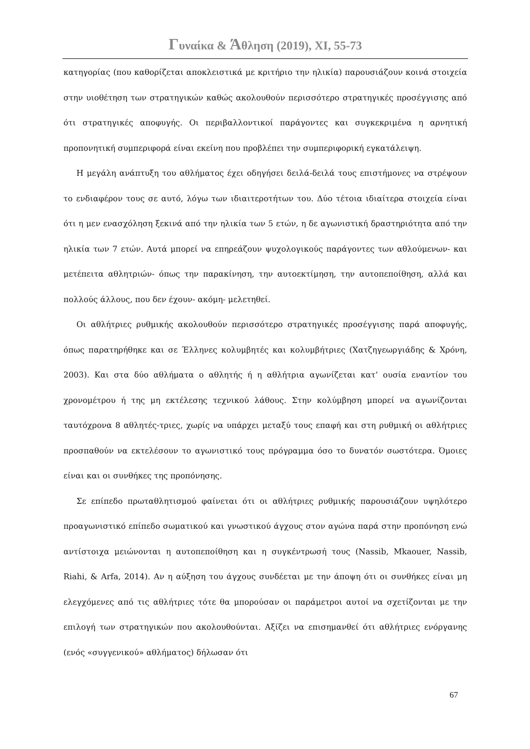Γυναίκα & Άθληση (2019), XI, 55-73
κατηγορίας (που καθορίζεται αποκλειστικά με κριτήριο την ηλικία) παρουσιάζουν κοινά στοιχεία στην υιοθέτηση των στρατηγικών καθώς ακολουθούν περισσότερο στρατηγικές προσέγγισης από ότι στρατηγικές αποφυγής. Οι περιβαλλοντικοί παράγοντες και συγκεκριμένα η αρνητική προπονητική συμπεριφορά είναι εκείνη που προβλέπει την συμπεριφορική εγκατάλειψη.
Η μεγάλη ανάπτυξη του αθλήματος έχει οδηγήσει δειλά-δειλά τους επιστήμονες να στρέψουν το ενδιαφέρον τους σε αυτό, λόγω των ιδιαιτεροτήτων του. Δύο τέτοια ιδιαίτερα στοιχεία είναι ότι η μεν ενασχόληση ξεκινά από την ηλικία των 5 ετών, η δε αγωνιστική δραστηριότητα από την ηλικία των 7 ετών. Αυτά μπορεί να επηρεάζουν ψυχολογικούς παράγοντες των αθλούμενων- και μετέπειτα αθλητριών- όπως την παρακίνηση, την αυτοεκτίμηση, την αυτοπεποίθηση, αλλά και πολλούς άλλους, που δεν έχουν- ακόμη- μελετηθεί.
Οι αθλήτριες ρυθμικής ακολουθούν περισσότερο στρατηγικές προσέγγισης παρά αποφυγής, όπως παρατηρήθηκε και σε Έλληνες κολυμβητές και κολυμβήτριες (Χατζηγεωργιάδης & Χρόνη, 2003). Και στα δύο αθλήματα ο αθλητής ή η αθλήτρια αγωνίζεται κατ’ ουσία εναντίον του χρονομέτρου ή της μη εκτέλεσης τεχνικού λάθους. Στην κολύμβηση μπορεί να αγωνίζονται ταυτόχρονα 8 αθλητές-τριες, χωρίς να υπάρχει μεταξύ τους επαφή και στη ρυθμική οι αθλήτριες προσπαθούν να εκτελέσουν το αγωνιστικό τους πρόγραμμα όσο το δυνατόν σωστότερα. Όμοιες είναι και οι συνθήκες της προπόνησης.
Σε επίπεδο πρωταθλητισμού φαίνεται ότι οι αθλήτριες ρυθμικής παρουσιάζουν υψηλότερο προαγωνιστικό επίπεδο σωματικού και γνωστικού άγχους στον αγώνα παρά στην προπόνηση ενώ αντίστοιχα μειώνονται η αυτοπεποίθηση και η συγκέντρωσή τους (Nassib, Mkaouer, Nassib, Riahi, & Arfa, 2014). Αν η αύξηση του άγχους συνδέεται με την άποψη ότι οι συνθήκες είναι μη ελεγχόμενες από τις αθλήτριες τότε θα μπορούσαν οι παράμετροι αυτοί να σχετίζονται με την επιλογή των στρατηγικών που ακολουθούνται. Αξίζει να επισημανθεί ότι αθλήτριες ενόργανης (ενός «συγγενικού» αθλήματος) δήλωσαν ότι
67